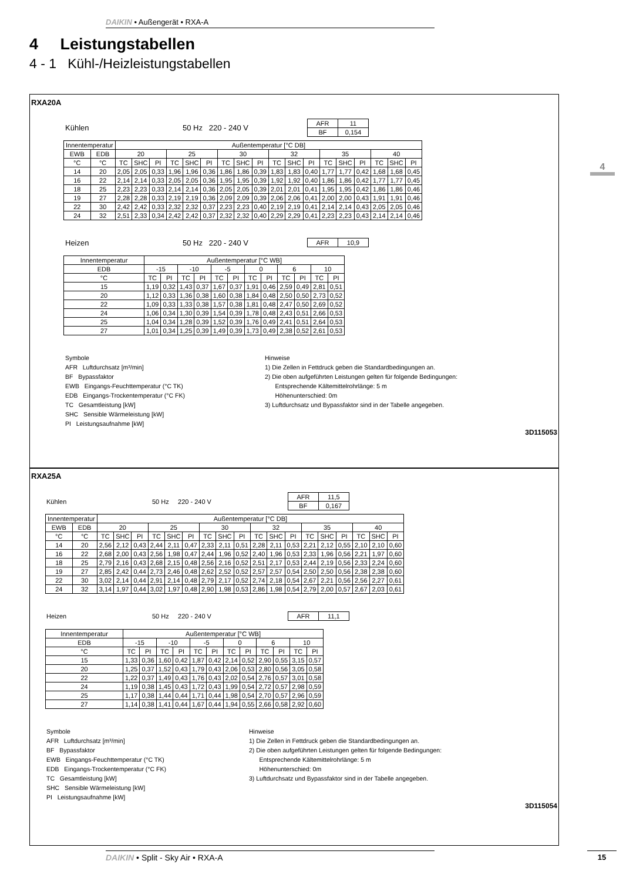DAIKIN • Außengerät • RXA-A
4 Leistungstabellen
4 - 1 Kühl-/Heizleistungstabellen
4
RXA20A
Kühlen 50 Hz 220 - 240 V
| AFR | 11 |
| BF | 0,154 |
| Innentemperatur | | Außentemperatur [°C DB] | | | | | | | | | | | | | | | | | |
| EWB | EDB | 20 | | | 25 | | | 30 | | | 32 | | | 35 | | | 40 | | |
| °C | °C | TC | SHC | PI | TC | SHC | PI | TC | SHC | PI | TC | SHC | PI | TC | SHC | PI | TC | SHC | PI |
| 14 | 20 | 2,05 | 2,05 | 0,33 | 1,96 | 1,96 | 0,36 | 1,86 | 1,86 | 0,39 | 1,83 | 1,83 | 0,40 | 1,77 | 1,77 | 0,42 | 1,68 | 1,68 | 0,45 |
| 16 | 22 | 2,14 | 2,14 | 0,33 | 2,05 | 2,05 | 0,36 | 1,95 | 1,95 | 0,39 | 1,92 | 1,92 | 0,40 | 1,86 | 1,86 | 0,42 | 1,77 | 1,77 | 0,45 |
| 18 | 25 | 2,23 | 2,23 | 0,33 | 2,14 | 2,14 | 0,36 | 2,05 | 2,05 | 0,39 | 2,01 | 2,01 | 0,41 | 1,95 | 1,95 | 0,42 | 1,86 | 1,86 | 0,46 |
| 19 | 27 | 2,28 | 2,28 | 0,33 | 2,19 | 2,19 | 0,36 | 2,09 | 2,09 | 0,39 | 2,06 | 2,06 | 0,41 | 2,00 | 2,00 | 0,43 | 1,91 | 1,91 | 0,46 |
| 22 | 30 | 2,42 | 2,42 | 0,33 | 2,32 | 2,32 | 0,37 | 2,23 | 2,23 | 0,40 | 2,19 | 2,19 | 0,41 | 2,14 | 2,14 | 0,43 | 2,05 | 2,05 | 0,46 |
| 24 | 32 | 2,51 | 2,33 | 0,34 | 2,42 | 2,42 | 0,37 | 2,32 | 2,32 | 0,40 | 2,29 | 2,29 | 0,41 | 2,23 | 2,23 | 0,43 | 2,14 | 2,14 | 0,46 |
Heizen 50 Hz 220 - 240 V
| AFR | 10,9 |
| Innentemperatur | Außentemperatur [°C WB] | | | | | | | | | | | |
| EDB | -15 | | -10 | | -5 | | 0 | | 6 | | 10 | |
| °C | TC | PI | TC | PI | TC | PI | TC | PI | TC | PI | TC | PI |
| 15 | 1,19 | 0,32 | 1,43 | 0,37 | 1,67 | 0,37 | 1,91 | 0,46 | 2,59 | 0,49 | 2,81 | 0,51 |
| 20 | 1,12 | 0,33 | 1,36 | 0,38 | 1,60 | 0,38 | 1,84 | 0,48 | 2,50 | 0,50 | 2,73 | 0,52 |
| 22 | 1,09 | 0,33 | 1,33 | 0,38 | 1,57 | 0,38 | 1,81 | 0,48 | 2,47 | 0,50 | 2,69 | 0,52 |
| 24 | 1,06 | 0,34 | 1,30 | 0,39 | 1,54 | 0,39 | 1,78 | 0,48 | 2,43 | 0,51 | 2,66 | 0,53 |
| 25 | 1,04 | 0,34 | 1,28 | 0,39 | 1,52 | 0,39 | 1,76 | 0,49 | 2,41 | 0,51 | 2,64 | 0,53 |
| 27 | 1,01 | 0,34 | 1,25 | 0,39 | 1,49 | 0,39 | 1,73 | 0,49 | 2,38 | 0,52 | 2,61 | 0,53 |
Symbole
AFR Luftdurchsatz [m³/min]
BF Bypassfaktor
EWB Eingangs-Feuchttemperatur (°C TK)
EDB Eingangs-Trockentemperatur (°C FK)
TC Gesamtleistung [kW]
SHC Sensible Wärmeleistung [kW]
PI Leistungsaufnahme [kW]
Hinweise
1) Die Zellen in Fettdruck geben die Standardbedingungen an.
2) Die oben aufgeführten Leistungen gelten für folgende Bedingungen:
Entsprechende Kältemittelrohrlänge: 5 m
Höhenunterschied: 0m
3) Luftdurchsatz und Bypassfaktor sind in der Tabelle angegeben.
3D115053
RXA25A
Kühlen 50 Hz 220 - 240 V
| AFR | 11,5 |
| BF | 0,167 |
| Innentemperatur | | Außentemperatur [°C DB] | | | | | | | | | | | | | | | | | |
| EWB | EDB | 20 | | | 25 | | | 30 | | | 32 | | | 35 | | | 40 | | |
| °C | °C | TC | SHC | PI | TC | SHC | PI | TC | SHC | PI | TC | SHC | PI | TC | SHC | PI | TC | SHC | PI |
| 14 | 20 | 2,56 | 2,12 | 0,43 | 2,44 | 2,11 | 0,47 | 2,33 | 2,11 | 0,51 | 2,28 | 2,11 | 0,53 | 2,21 | 2,12 | 0,55 | 2,10 | 2,10 | 0,60 |
| 16 | 22 | 2,68 | 2,00 | 0,43 | 2,56 | 1,98 | 0,47 | 2,44 | 1,96 | 0,52 | 2,40 | 1,96 | 0,53 | 2,33 | 1,96 | 0,56 | 2,21 | 1,97 | 0,60 |
| 18 | 25 | 2,79 | 2,16 | 0,43 | 2,68 | 2,15 | 0,48 | 2,56 | 2,16 | 0,52 | 2,51 | 2,17 | 0,53 | 2,44 | 2,19 | 0,56 | 2,33 | 2,24 | 0,60 |
| 19 | 27 | 2,85 | 2,42 | 0,44 | 2,73 | 2,46 | 0,48 | 2,62 | 2,52 | 0,52 | 2,57 | 2,57 | 0,54 | 2,50 | 2,50 | 0,56 | 2,38 | 2,38 | 0,60 |
| 22 | 30 | 3,02 | 2,14 | 0,44 | 2,91 | 2,14 | 0,48 | 2,79 | 2,17 | 0,52 | 2,74 | 2,18 | 0,54 | 2,67 | 2,21 | 0,56 | 2,56 | 2,27 | 0,61 |
| 24 | 32 | 3,14 | 1,97 | 0,44 | 3,02 | 1,97 | 0,48 | 2,90 | 1,98 | 0,53 | 2,86 | 1,98 | 0,54 | 2,79 | 2,00 | 0,57 | 2,67 | 2,03 | 0,61 |
Heizen 50 Hz 220 - 240 V
| AFR | 11,1 |
| Innentemperatur | Außentemperatur [°C WB] | | | | | | | | | | | |
| EDB | -15 | | -10 | | -5 | | 0 | | 6 | | 10 | |
| °C | TC | PI | TC | PI | TC | PI | TC | PI | TC | PI | TC | PI |
| 15 | 1,33 | 0,36 | 1,60 | 0,42 | 1,87 | 0,42 | 2,14 | 0,52 | 2,90 | 0,55 | 3,15 | 0,57 |
| 20 | 1,25 | 0,37 | 1,52 | 0,43 | 1,79 | 0,43 | 2,06 | 0,53 | 2,80 | 0,56 | 3,05 | 0,58 |
| 22 | 1,22 | 0,37 | 1,49 | 0,43 | 1,76 | 0,43 | 2,02 | 0,54 | 2,76 | 0,57 | 3,01 | 0,58 |
| 24 | 1,19 | 0,38 | 1,45 | 0,43 | 1,72 | 0,43 | 1,99 | 0,54 | 2,72 | 0,57 | 2,98 | 0,59 |
| 25 | 1,17 | 0,38 | 1,44 | 0,44 | 1,71 | 0,44 | 1,98 | 0,54 | 2,70 | 0,57 | 2,96 | 0,59 |
| 27 | 1,14 | 0,38 | 1,41 | 0,44 | 1,67 | 0,44 | 1,94 | 0,55 | 2,66 | 0,58 | 2,92 | 0,60 |
Symbole
AFR Luftdurchsatz [m³/min]
BF Bypassfaktor
EWB Eingangs-Feuchttemperatur (°C TK)
EDB Eingangs-Trockentemperatur (°C FK)
TC Gesamtleistung [kW]
SHC Sensible Wärmeleistung [kW]
PI Leistungsaufnahme [kW]
Hinweise
1) Die Zellen in Fettdruck geben die Standardbedingungen an.
2) Die oben aufgeführten Leistungen gelten für folgende Bedingungen:
Entsprechende Kältemittelrohrlänge: 5 m
Höhenunterschied: 0m
3) Luftdurchsatz und Bypassfaktor sind in der Tabelle angegeben.
3D115054
DAIKIN • Split - Sky Air • RXA-A 15